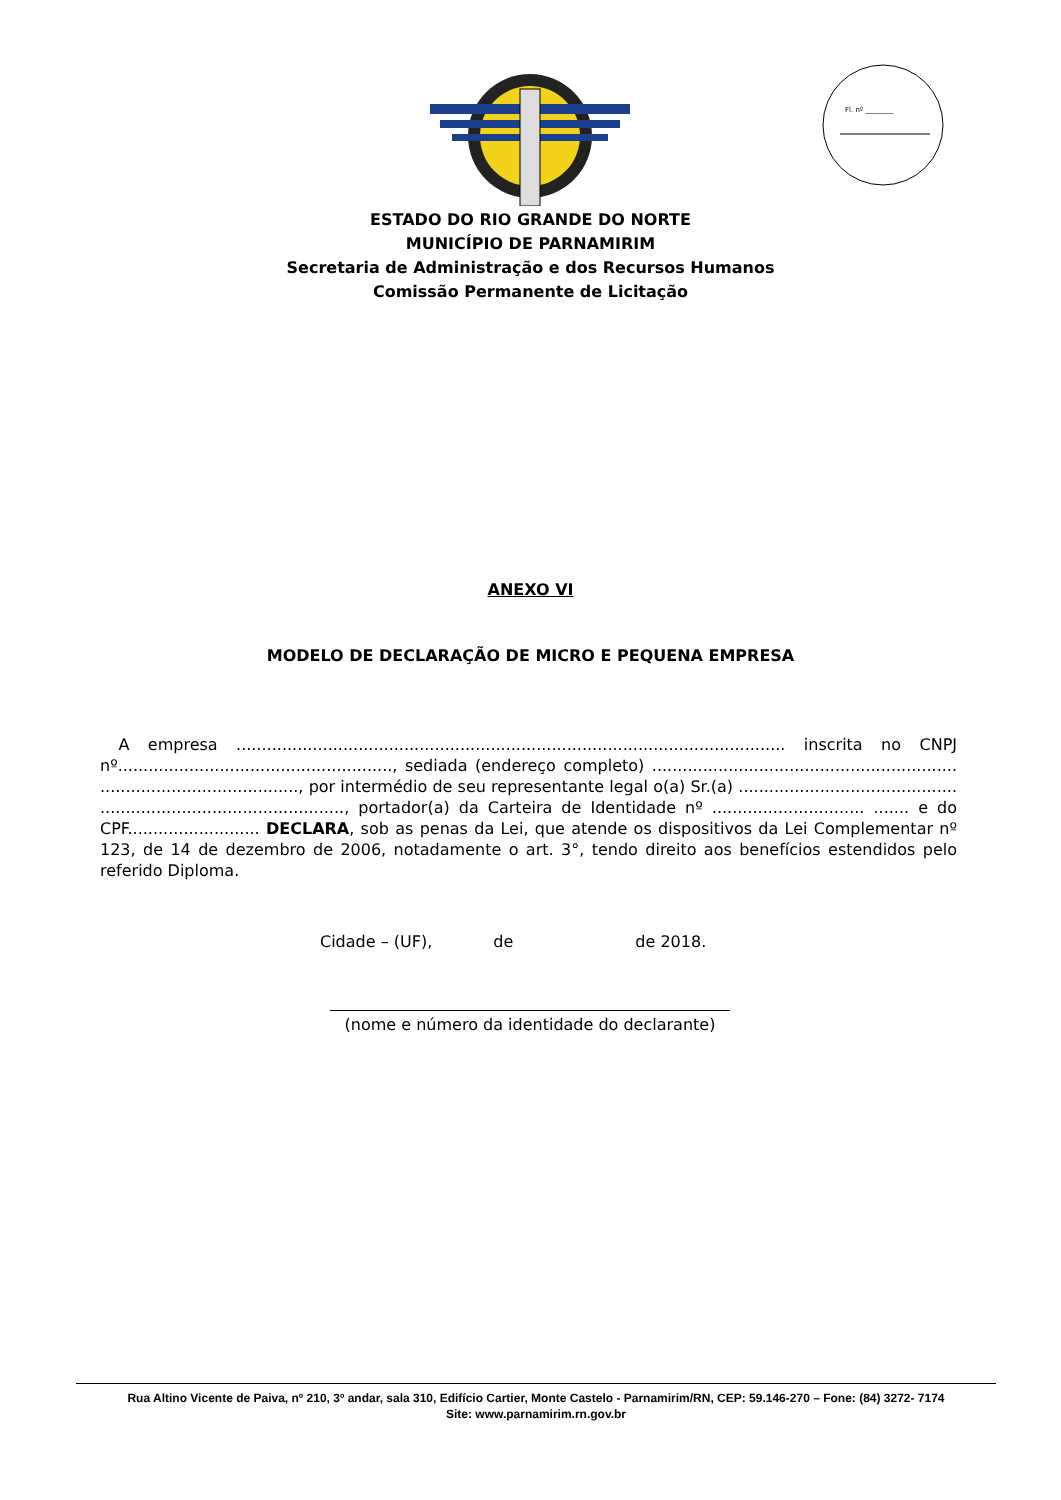Fl. nº ________
ESTADO DO RIO GRANDE DO NORTE
MUNICÍPIO DE PARNAMIRIM
Secretaria de Administração e dos Recursos Humanos
Comissão Permanente de Licitação
ANEXO VI
MODELO DE DECLARAÇÃO DE MICRO E PEQUENA EMPRESA
A empresa ............................................................................................................ inscrita no CNPJ nº......................................................, sediada (endereço completo) ............................................................ ......................................., por intermédio de seu representante legal o(a) Sr.(a) ........................................... ................................................, portador(a) da Carteira de Identidade nº .............................. ....... e do CPF.......................... DECLARA, sob as penas da Lei, que atende os dispositivos da Lei Complementar nº 123, de 14 de dezembro de 2006, notadamente o art. 3°, tendo direito aos benefícios estendidos pelo referido Diploma.
Cidade – (UF), de de 2018.
(nome e número da identidade do declarante)
Rua Altino Vicente de Paiva, nº 210, 3º andar, sala 310, Edifício Cartier, Monte Castelo - Parnamirim/RN, CEP: 59.146-270 – Fone: (84) 3272- 7174
Site: www.parnamirim.rn.gov.br